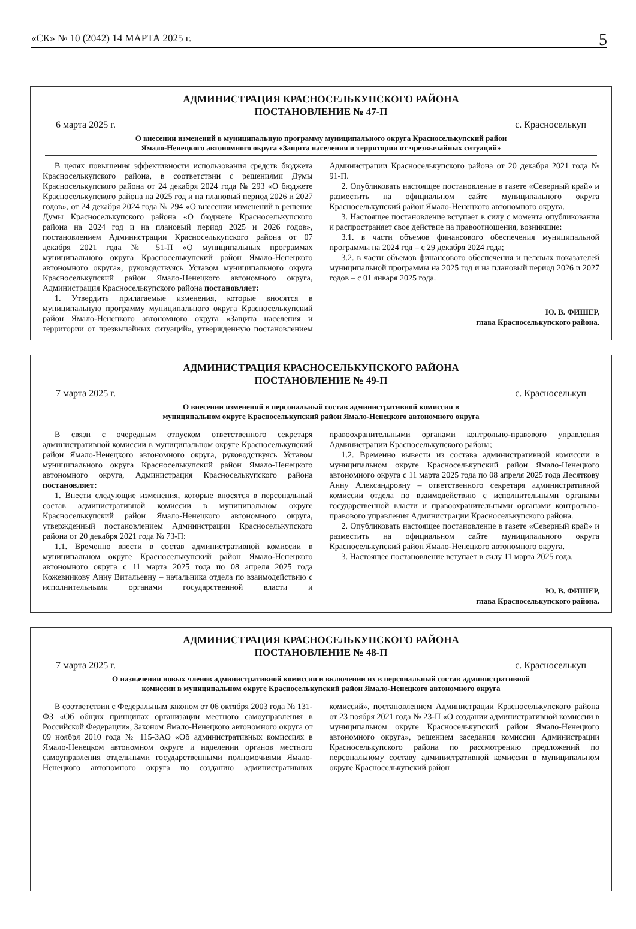«СК» № 10 (2042) 14 МАРТА 2025 г. 5
АДМИНИСТРАЦИЯ КРАСНОСЕЛЬКУПСКОГО РАЙОНА
ПОСТАНОВЛЕНИЕ № 47-П
6 марта 2025 г. с. Красноселькуп
О внесении изменений в муниципальную программу муниципального округа Красноселькупский район
Ямало-Ненецкого автономного округа «Защита населения и территории от чрезвычайных ситуаций»
В целях повышения эффективности использования средств бюджета Красноселькупского района, в соответствии с решениями Думы Красноселькупского района от 24 декабря 2024 года № 293 «О бюджете Красноселькупского района на 2025 год и на плановый период 2026 и 2027 годов», от 24 декабря 2024 года № 294 «О внесении изменений в решение Думы Красноселькупского района «О бюджете Красноселькупского района на 2024 год и на плановый период 2025 и 2026 годов», постановлением Администрации Красноселькупского района от 07 декабря 2021 года № 51-П «О муниципальных программах муниципального округа Красноселькупский район Ямало-Ненецкого автономного округа», руководствуясь Уставом муниципального округа Красноселькупский район Ямало-Ненецкого автономного округа, Администрация Красноселькупского района постановляет:
1. Утвердить прилагаемые изменения, которые вносятся в муниципальную программу муниципального округа Красноселькупский район Ямало-Ненецкого автономного округа «Защита населения и территории от чрезвычайных ситуаций», утвержденную постановлением Администрации Красноселькупского района от 20 декабря 2021 года № 91-П.
2. Опубликовать настоящее постановление в газете «Северный край» и разместить на официальном сайте муниципального округа Красноселькупский район Ямало-Ненецкого автономного округа.
3. Настоящее постановление вступает в силу с момента опубликования и распространяет свое действие на правоотношения, возникшие:
3.1. в части объемов финансового обеспечения муниципальной программы на 2024 год – с 29 декабря 2024 года;
3.2. в части объемов финансового обеспечения и целевых показателей муниципальной программы на 2025 год и на плановый период 2026 и 2027 годов – с 01 января 2025 года.
Ю. В. ФИШЕР,
глава Красноселькупского района.
АДМИНИСТРАЦИЯ КРАСНОСЕЛЬКУПСКОГО РАЙОНА
ПОСТАНОВЛЕНИЕ № 49-П
7 марта 2025 г. с. Красноселькуп
О внесении изменений в персональный состав административной комиссии в
муниципальном округе Красноселькупский район Ямало-Ненецкого автономного округа
В связи с очередным отпуском ответственного секретаря административной комиссии в муниципальном округе Красноселькупский район Ямало-Ненецкого автономного округа, руководствуясь Уставом муниципального округа Красноселькупский район Ямало-Ненецкого автономного округа, Администрация Красноселькупского района постановляет:
1. Внести следующие изменения, которые вносятся в персональный состав административной комиссии в муниципальном округе Красноселькупский район Ямало-Ненецкого автономного округа, утвержденный постановлением Администрации Красноселькупского района от 20 декабря 2021 года № 73-П:
1.1. Временно ввести в состав административной комиссии в муниципальном округе Красноселькупский район Ямало-Ненецкого автономного округа с 11 марта 2025 года по 08 апреля 2025 года Кожевникову Анну Витальевну – начальника отдела по взаимодействию с исполнительными органами государственной власти и правоохранительными органами контрольно-правового управления Администрации Красноселькупского района;
1.2. Временно вывести из состава административной комиссии в муниципальном округе Красноселькупский район Ямало-Ненецкого автономного округа с 11 марта 2025 года по 08 апреля 2025 года Десяткову Анну Александровну – ответственного секретаря административной комиссии отдела по взаимодействию с исполнительными органами государственной власти и правоохранительными органами контрольно-правового управления Администрации Красноселькупского района.
2. Опубликовать настоящее постановление в газете «Северный край» и разместить на официальном сайте муниципального округа Красноселькупский район Ямало-Ненецкого автономного округа.
3. Настоящее постановление вступает в силу 11 марта 2025 года.
Ю. В. ФИШЕР,
глава Красноселькупского района.
АДМИНИСТРАЦИЯ КРАСНОСЕЛЬКУПСКОГО РАЙОНА
ПОСТАНОВЛЕНИЕ № 48-П
7 марта 2025 г. с. Красноселькуп
О назначении новых членов административной комиссии и включении их в персональный состав административной
комиссии в муниципальном округе Красноселькупский район Ямало-Ненецкого автономного округа
В соответствии с Федеральным законом от 06 октября 2003 года № 131-ФЗ «Об общих принципах организации местного самоуправления в Российской Федерации», Законом Ямало-Ненецкого автономного округа от 09 ноября 2010 года № 115-ЗАО «Об административных комиссиях в Ямало-Ненецком автономном округе и наделении органов местного самоуправления отдельными государственными полномочиями Ямало-Ненецкого автономного округа по созданию административных комиссий», постановлением Администрации Красноселькупского района от 23 ноября 2021 года № 23-П «О создании административной комиссии в муниципальном округе Красноселькупский район Ямало-Ненецкого автономного округа», решением заседания комиссии Администрации Красноселькупского района по рассмотрению предложений по персональному составу административной комиссии в муниципальном округе Красноселькупский район